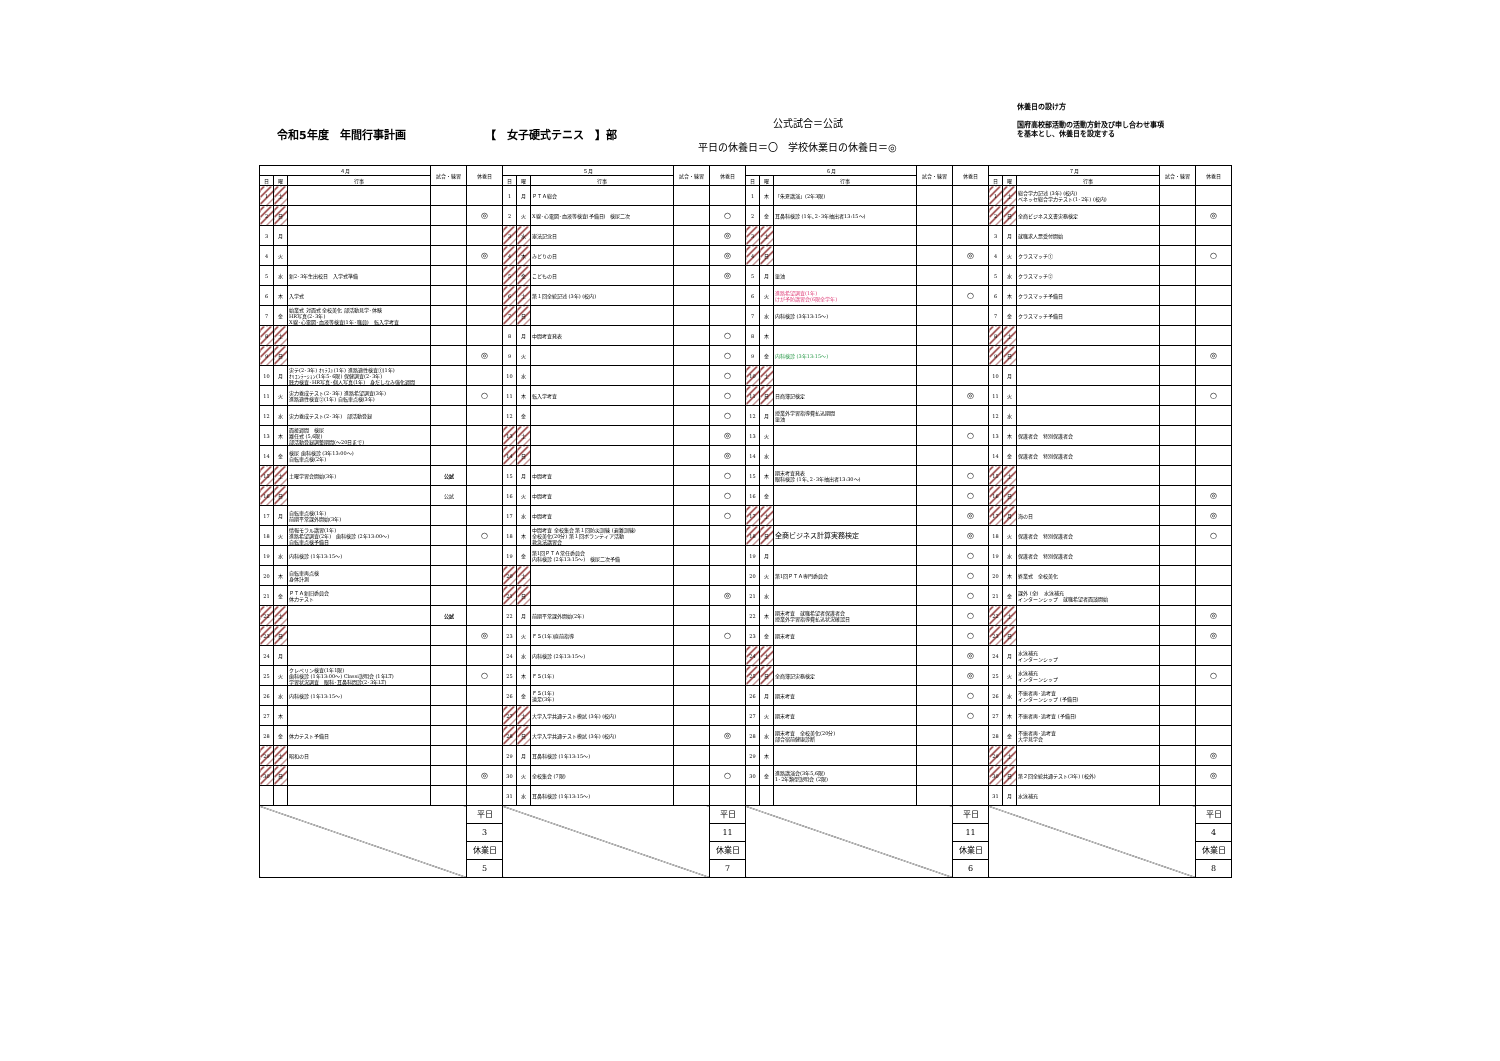令和5年度　年間行事計画 【　女子硬式テニス　】部
公式試合＝公試
平日の休養日＝〇　学校休業日の休養日＝◎
休養日の設け方
国府高校部活動の活動方針及び申し合わせ事項
を基本とし、休養日を設定する
| ４月 | | | 試合・練習 | 休養日 | ５月 | | | 試合・練習 | 休養日 | ６月 | | | 試合・練習 | 休養日 | ７月 | | | 試合・練習 | 休養日 |
| --- | --- | --- | --- | --- | --- | --- | --- | --- | --- | --- | --- | --- | --- | --- | --- | --- | --- | --- | --- |
| 日 | 曜 | 行事 | | | 日 | 曜 | 行事 | | | 日 | 曜 | 行事 | | | 日 | 曜 | 行事 | | |
| 1 | 土 | | | | 1 | 月 | ＰＴＡ総会 | | | 1 | 木 | 「朱夏講演」(2年3限) | | | 1 | 土 | 総合学力記述 (3年) (校内) ベネッセ総合学力テスト(1･2年) (校内) | | |
| 2 | 日 | | | ◎ | 2 | 火 | X線･心電図･血液等検査(予備日) 検尿二次 | | ○ | 2 | 金 | 耳鼻科検診 (1年､2･3年抽出者13:15～) | | | 2 | 日 | 全商ビジネス文書実務検定 | | ◎ |
| 3 | 月 | | | | 3 | 水 | 憲法記念日 | | ◎ | 3 | 土 | | | | 3 | 月 | 就職求人票受付開始 | | |
| 4 | 火 | | | ◎ | 4 | 木 | みどりの日 | | ◎ | 4 | 日 | | | ◎ | 4 | 火 | クラスマッチ① | | ○ |
| 5 | 水 | 新2･3年生出校日 入学式準備 | | | 5 | 金 | こどもの日 | | ◎ | 5 | 月 | 塗油 | | | 5 | 水 | クラスマッチ② | | |
| 6 | 木 | 入学式 | | | 6 | 土 | 第１回全統記述 (3年) (校内) | | | 6 | 火 | 進路希望調査(1年) けが予防講習会(6限全学年) | | ○ | 6 | 木 | クラスマッチ予備日 | | |
| 7 | 金 | 始業式 対面式 全校美化 部活動見学･体験 HR写真(2･3年) X線･心電図･血液等検査(1年･職員) 転入学考査 | | | 7 | 日 | | | | 7 | 水 | 内科検診 (3年13:15～) | | | 7 | 金 | クラスマッチ予備日 | | |
| 8 | 土 | | | | 8 | 月 | 中間考査発表 | | ○ | 8 | 木 | | | | 8 | 土 | | | |
| 9 | 日 | | | ◎ | 9 | 火 | | | ○ | 9 | 金 | 内科検診 (3年13:15～) | | | 9 | 日 | | | ◎ |
| 10 | 月 | 実テ(2･3年) ｵﾘﾃｽﾄ(1年) 進路適性検査①(1年) ｵﾘｴﾝﾃｰｼｮﾝ(1年5･6限) 保健調査(2･3年) 聴力検査･HR写真･個人写真(1年) 身だしなみ強化週間 | | | 10 | 水 | | | ○ | 10 | 土 | | | | 10 | 月 | | | |
| 11 | 火 | 実力養成テスト(2･3年) 進路希望調査(3年) 進路適性検査②(1年) 自転車点検(3年) | | ○ | 11 | 木 | 転入学考査 | | ○ | 11 | 日 | 日商簿記検定 | | ◎ | 11 | 火 | | | ○ |
| 12 | 水 | 実力養成テスト(2･3年) 部活動登録 | | | 12 | 金 | | | ○ | 12 | 月 | 授業外学習指導費払込期間 塗油 | | | 12 | 水 | | | |
| 13 | 木 | 面接週間 検尿 離任式 (5,6限) 部活動登録調整期間(～20日まで) | | | 13 | 土 | | | ◎ | 13 | 火 | | | ○ | 13 | 木 | 保護者会 特別保護者会 | | |
| 14 | 金 | 検尿 歯科検診 (3年13:00～) 自転車点検(2年) | | | 14 | 日 | | | ◎ | 14 | 水 | | | | 14 | 金 | 保護者会 特別保護者会 | | |
| 15 | 土 | 土曜学習会開始(3年) | 公試 | | 15 | 月 | 中間考査 | | ○ | 15 | 木 | 期末考査発表 眼科検診 (1年､2･3年抽出者13:30～) | | ○ | 15 | 土 | | | |
| 16 | 日 | | 公試 | | 16 | 火 | 中間考査 | | ○ | 16 | 金 | | | ○ | 16 | 日 | | | ◎ |
| 17 | 月 | 自転車点検(1年) 前期平常課外開始(3年) | | | 17 | 水 | 中間考査 | | ○ | 17 | 土 | | | ◎ | 17 | 月 | 海の日 | | ◎ |
| 18 | 火 | 情報モラル講習(1年) 進路希望調査(2年) 歯科検診 (2年13:00～) 自転車点検予備日 | | ○ | 18 | 木 | 中間考査 全校集会 第１回防災訓練 (避難訓練) 全校美化(20分) 第１回ボランティア活動 救急法講習会 | | | 18 | 日 | 全商ビジネス計算実務検定 | | ◎ | 18 | 火 | 保護者会 特別保護者会 | | ○ |
| 19 | 水 | 内科検診 (1年13:15～) | | | 19 | 金 | 第1回ＰＴＡ常任委員会 内科検診 (2年13:15～) 検尿二次予備 | | | 19 | 月 | | | ○ | 19 | 水 | 保護者会 特別保護者会 | | |
| 20 | 木 | 自転車再点検 身体計測 | | | 20 | 土 | | | | 20 | 火 | 第1回ＰＴＡ専門委員会 | | ○ | 20 | 木 | 終業式 全校美化 | | |
| 21 | 金 | ＰＴＡ新旧委員会 体力テスト | | | 21 | 日 | | | ◎ | 21 | 水 | | | ○ | 21 | 金 | 課外 (全) 水泳補充 インターンシップ 就職希望者面談開始 | | |
| 22 | 土 | | 公試 | | 22 | 月 | 前期平常課外開始(2年) | | | 22 | 木 | 期末考査 就職希望者保護者会 授業外学習指導費払込状況確認日 | | ○ | 22 | 土 | | | ◎ |
| 23 | 日 | | | ◎ | 23 | 火 | ＦＳ(1年)直前指導 | | ○ | 23 | 金 | 期末考査 | | ○ | 23 | 日 | | | ◎ |
| 24 | 月 | | | | 24 | 水 | 内科検診 (2年13:15～) | | | 24 | 土 | | | ◎ | 24 | 月 | 水泳補充 インターンシップ | | |
| 25 | 火 | クレペリン検査(1年1限) 歯科検診 (1年13:00～) Classi説明会 (1年LT) 学習状況調査 眼科･耳鼻科問診(2･3年LT) | | ○ | 25 | 木 | ＦＳ(1年) | | | 25 | 日 | 全商簿記実務検定 | | ◎ | 25 | 火 | 水泳補充 インターンシップ | | ○ |
| 26 | 水 | 内科検診 (1年13:15～) | | | 26 | 金 | ＦＳ(1年) 遠足(3年) | | | 26 | 月 | 期末考査 | | ○ | 26 | 水 | 不振者再･追考査 インターンシップ (予備日) | | |
| 27 | 木 | | | | 27 | 土 | 大学入学共通テスト模試 (3年) (校内) | | | 27 | 火 | 期末考査 | | ○ | 27 | 木 | 不振者再･追考査 (予備日) | | |
| 28 | 金 | 体力テスト予備日 | | | 28 | 日 | 大学入学共通テスト模試 (3年) (校内) | | ◎ | 28 | 水 | 期末考査 全校美化(20分) 部合宿前健康診断 | | | 28 | 金 | 不振者再･追考査 大学見学会 | | |
| 29 | 土 | 昭和の日 | | | 29 | 月 | 耳鼻科検診 (1年13:15～) | | | 29 | 木 | | | | 29 | 土 | | | ◎ |
| 30 | 日 | | | ◎ | 30 | 火 | 全校集会 (7限) | | ○ | 30 | 金 | 進路講演会(3年5,6限) 1･2年類型説明会 (2限) | | | 30 | 日 | 第２回全統共通テスト(3年) (校外) | | ◎ |
| | | | | | 31 | 水 | 耳鼻科検診 (1年13:15～) | | | | | | | | 31 | 月 | 水泳補充 | | |
| | | | | 平日 | | | | | 平日 | | | | | 平日 | | | | | 平日 |
| | | | | 3 | | | | | 11 | | | | | 11 | | | | | 4 |
| | | | | 休業日 | | | | | 休業日 | | | | | 休業日 | | | | | 休業日 |
| | | | | 5 | | | | | 7 | | | | | 6 | | | | | 8 |